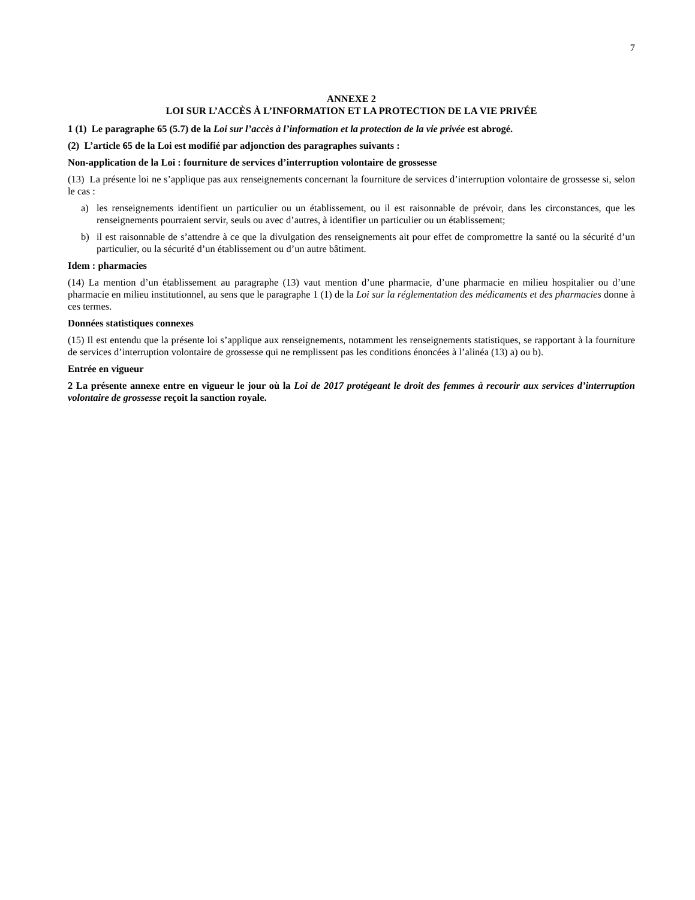7
ANNEXE 2
LOI SUR L’ACCÈS À L’INFORMATION ET LA PROTECTION DE LA VIE PRIVÉE
1 (1) Le paragraphe 65 (5.7) de la Loi sur l’accès à l’information et la protection de la vie privée est abrogé.
(2) L’article 65 de la Loi est modifié par adjonction des paragraphes suivants :
Non-application de la Loi : fourniture de services d’interruption volontaire de grossesse
(13) La présente loi ne s’applique pas aux renseignements concernant la fourniture de services d’interruption volontaire de grossesse si, selon le cas :
a) les renseignements identifient un particulier ou un établissement, ou il est raisonnable de prévoir, dans les circonstances, que les renseignements pourraient servir, seuls ou avec d’autres, à identifier un particulier ou un établissement;
b) il est raisonnable de s’attendre à ce que la divulgation des renseignements ait pour effet de compromettre la santé ou la sécurité d’un particulier, ou la sécurité d’un établissement ou d’un autre bâtiment.
Idem : pharmacies
(14) La mention d’un établissement au paragraphe (13) vaut mention d’une pharmacie, d’une pharmacie en milieu hospitalier ou d’une pharmacie en milieu institutionnel, au sens que le paragraphe 1 (1) de la Loi sur la réglementation des médicaments et des pharmacies donne à ces termes.
Données statistiques connexes
(15) Il est entendu que la présente loi s’applique aux renseignements, notamment les renseignements statistiques, se rapportant à la fourniture de services d’interruption volontaire de grossesse qui ne remplissent pas les conditions énoncées à l’alinéa (13) a) ou b).
Entrée en vigueur
2 La présente annexe entre en vigueur le jour où la Loi de 2017 protégeant le droit des femmes à recourir aux services d’interruption volontaire de grossesse reçoit la sanction royale.